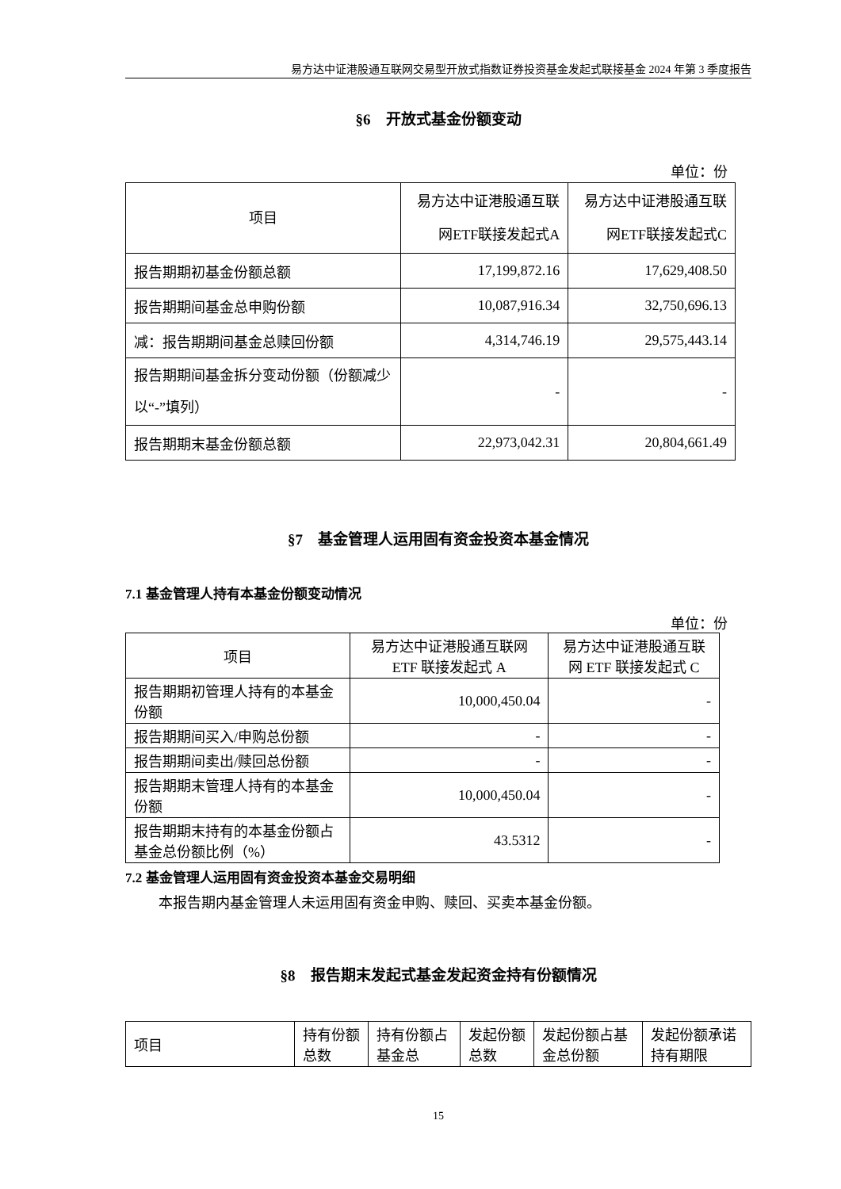易方达中证港股通互联网交易型开放式指数证券投资基金发起式联接基金 2024 年第 3 季度报告
§6　开放式基金份额变动
单位：份
| 项目 | 易方达中证港股通互联网ETF联接发起式A | 易方达中证港股通互联网ETF联接发起式C |
| 报告期期初基金份额总额 | 17,199,872.16 | 17,629,408.50 |
| 报告期期间基金总申购份额 | 10,087,916.34 | 32,750,696.13 |
| 减：报告期期间基金总赎回份额 | 4,314,746.19 | 29,575,443.14 |
| 报告期期间基金拆分变动份额（份额减少以“-”填列） | - | - |
| 报告期期末基金份额总额 | 22,973,042.31 | 20,804,661.49 |
§7　基金管理人运用固有资金投资本基金情况
7.1 基金管理人持有本基金份额变动情况
单位：份
| 项目 | 易方达中证港股通互联网 ETF 联接发起式 A | 易方达中证港股通互联网 ETF 联接发起式 C |
| 报告期期初管理人持有的本基金份额 | 10,000,450.04 | - |
| 报告期期间买入/申购总份额 | - | - |
| 报告期期间卖出/赎回总份额 | - | - |
| 报告期期末管理人持有的本基金份额 | 10,000,450.04 | - |
| 报告期期末持有的本基金份额占基金总份额比例（%） | 43.5312 | - |
7.2 基金管理人运用固有资金投资本基金交易明细
本报告期内基金管理人未运用固有资金申购、赎回、买卖本基金份额。
§8　报告期末发起式基金发起资金持有份额情况
| 项目 | 持有份额总数 | 持有份额占基金总 | 发起份额总数 | 发起份额占基金总份额 | 发起份额承诺持有期限 |
15